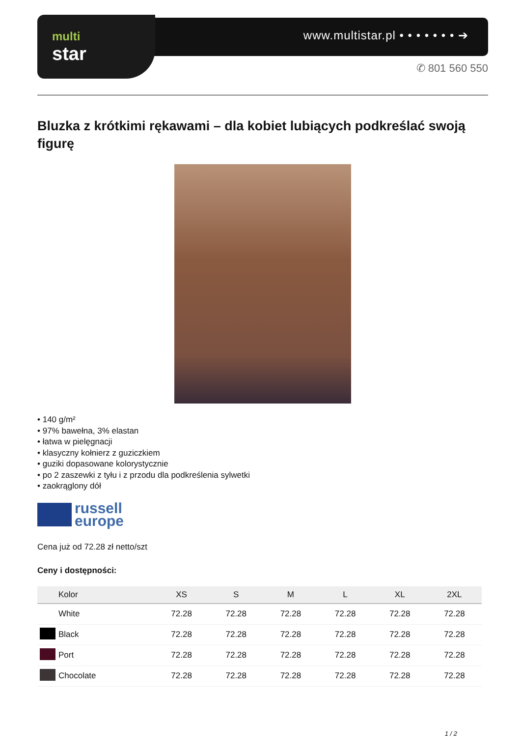multi
star
www.multistar.pl • • • • • • • ➔
✆ 801 560 550
Bluzka z krótkimi rękawami – dla kobiet lubiących podkreślać swoją figurę
• 140 g/m²
• 97% bawełna, 3% elastan
• łatwa w pielęgnacji
• klasyczny kołnierz z guziczkiem
• guziki dopasowane kolorystycznie
• po 2 zaszewki z tyłu i z przodu dla podkreślenia sylwetki
• zaokrąglony dół
russell
europe
Cena już od 72.28 zł netto/szt
Ceny i dostępności:
| | Kolor | XS | S | M | L | XL | 2XL |
| --- | --- | --- | --- | --- | --- | --- | --- |
| | White | 72.28 | 72.28 | 72.28 | 72.28 | 72.28 | 72.28 |
| | Black | 72.28 | 72.28 | 72.28 | 72.28 | 72.28 | 72.28 |
| | Port | 72.28 | 72.28 | 72.28 | 72.28 | 72.28 | 72.28 |
| | Chocolate | 72.28 | 72.28 | 72.28 | 72.28 | 72.28 | 72.28 |
1 / 2